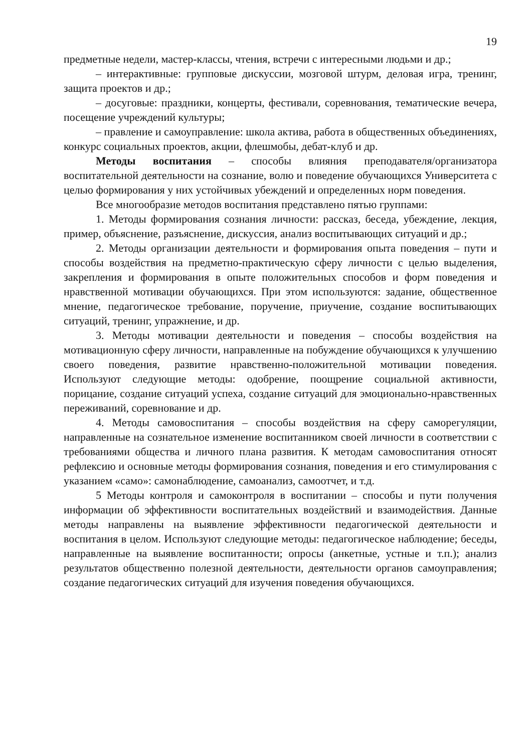19
предметные недели, мастер-классы, чтения, встречи с интересными людьми и др.;
– интерактивные: групповые дискуссии, мозговой штурм, деловая игра, тренинг, защита проектов и др.;
– досуговые: праздники, концерты, фестивали, соревнования, тематические вечера, посещение учреждений культуры;
– правление и самоуправление: школа актива, работа в общественных объединениях, конкурс социальных проектов, акции, флешмобы, дебат-клуб и др.
Методы воспитания – способы влияния преподавателя/организатора воспитательной деятельности на сознание, волю и поведение обучающихся Университета с целью формирования у них устойчивых убеждений и определенных норм поведения.
Все многообразие методов воспитания представлено пятью группами:
1. Методы формирования сознания личности: рассказ, беседа, убеждение, лекция, пример, объяснение, разъяснение, дискуссия, анализ воспитывающих ситуаций и др.;
2. Методы организации деятельности и формирования опыта поведения – пути и способы воздействия на предметно-практическую сферу личности с целью выделения, закрепления и формирования в опыте положительных способов и форм поведения и нравственной мотивации обучающихся. При этом используются: задание, общественное мнение, педагогическое требование, поручение, приучение, создание воспитывающих ситуаций, тренинг, упражнение, и др.
3. Методы мотивации деятельности и поведения – способы воздействия на мотивационную сферу личности, направленные на побуждение обучающихся к улучшению своего поведения, развитие нравственно-положительной мотивации поведения. Используют следующие методы: одобрение, поощрение социальной активности, порицание, создание ситуаций успеха, создание ситуаций для эмоционально-нравственных переживаний, соревнование и др.
4. Методы самовоспитания – способы воздействия на сферу саморегуляции, направленные на сознательное изменение воспитанником своей личности в соответствии с требованиями общества и личного плана развития. К методам самовоспитания относят рефлексию и основные методы формирования сознания, поведения и его стимулирования с указанием «само»: самонаблюдение, самоанализ, самоотчет, и т.д.
5 Методы контроля и самоконтроля в воспитании – способы и пути получения информации об эффективности воспитательных воздействий и взаимодействия. Данные методы направлены на выявление эффективности педагогической деятельности и воспитания в целом. Используют следующие методы: педагогическое наблюдение; беседы, направленные на выявление воспитанности; опросы (анкетные, устные и т.п.); анализ результатов общественно полезной деятельности, деятельности органов самоуправления; создание педагогических ситуаций для изучения поведения обучающихся.